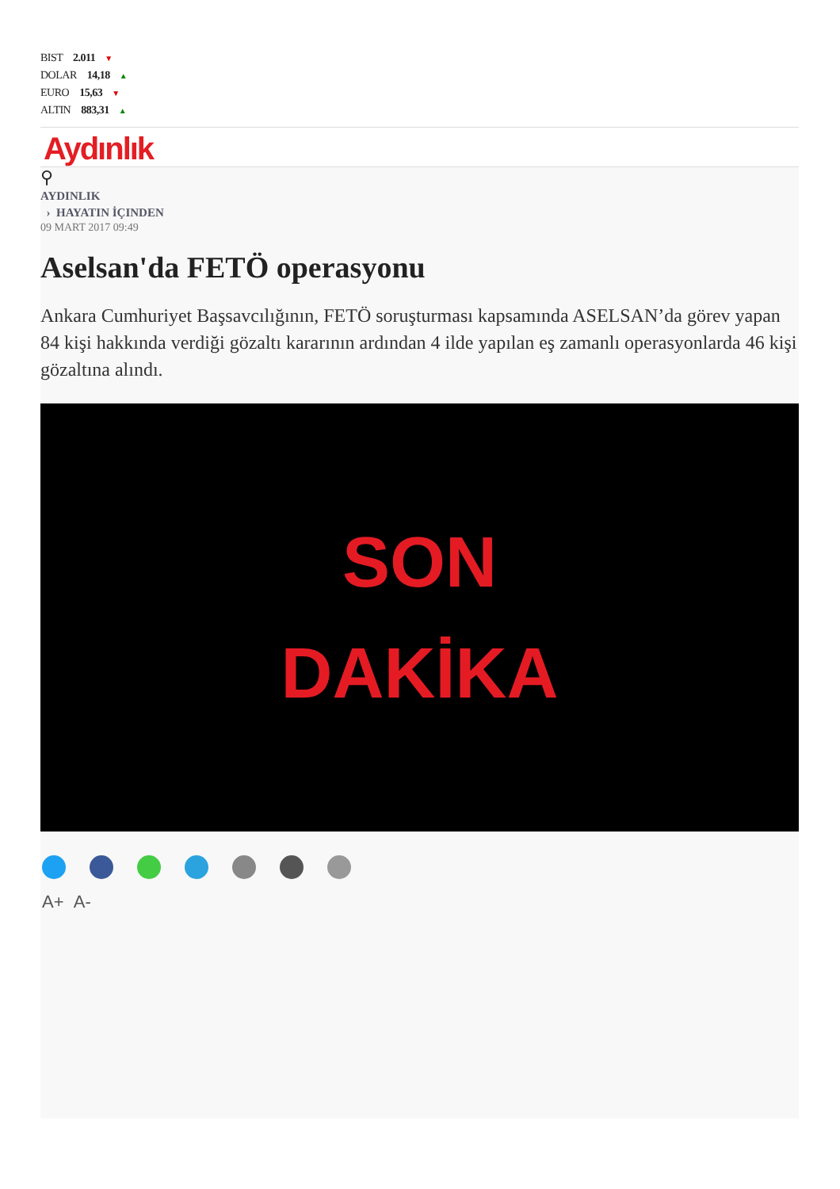BIST 2.011 ▼
DOLAR 14,18 ▲
EURO 15,63 ▼
ALTIN 883,31 ▲
Aydınlık
⚲
AYDINLIK
› HAYATIN İÇINDEN
09 MART 2017 09:49
Aselsan'da FETÖ operasyonu
Ankara Cumhuriyet Başsavcılığının, FETÖ soruşturması kapsamında ASELSAN’da görev yapan 84 kişi hakkında verdiği gözaltı kararının ardından 4 ilde yapılan eş zamanlı operasyonlarda 46 kişi gözaltına alındı.
SON
DAKİKA
A+ A-